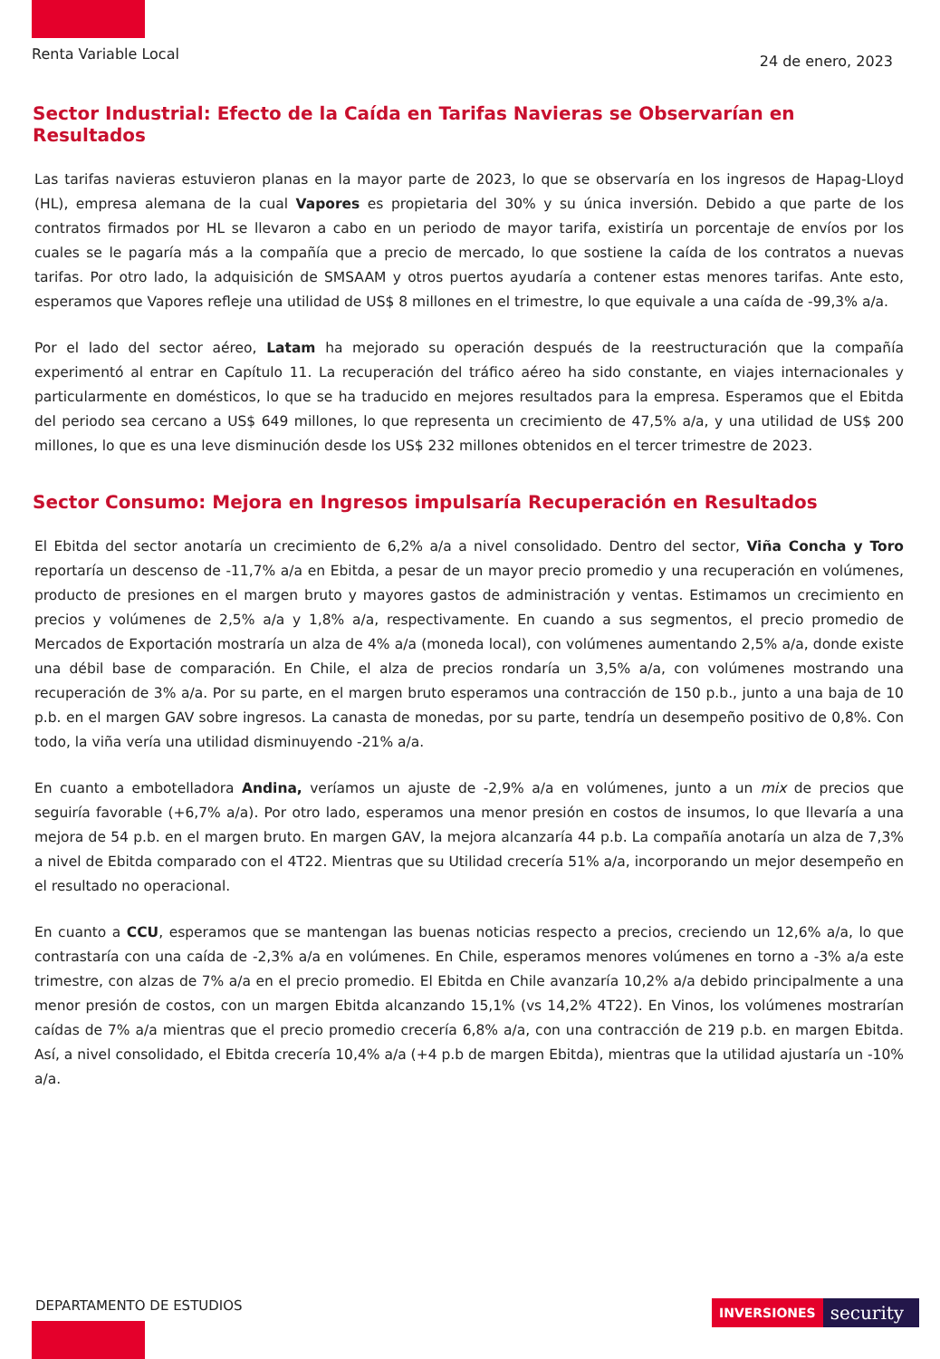Renta Variable Local
24 de enero, 2023
Sector Industrial: Efecto de la Caída en Tarifas Navieras se Observarían en Resultados
Las tarifas navieras estuvieron planas en la mayor parte de 2023, lo que se observaría en los ingresos de Hapag-Lloyd (HL), empresa alemana de la cual Vapores es propietaria del 30% y su única inversión. Debido a que parte de los contratos firmados por HL se llevaron a cabo en un periodo de mayor tarifa, existiría un porcentaje de envíos por los cuales se le pagaría más a la compañía que a precio de mercado, lo que sostiene la caída de los contratos a nuevas tarifas. Por otro lado, la adquisición de SMSAAM y otros puertos ayudaría a contener estas menores tarifas. Ante esto, esperamos que Vapores refleje una utilidad de US$ 8 millones en el trimestre, lo que equivale a una caída de -99,3% a/a.
Por el lado del sector aéreo, Latam ha mejorado su operación después de la reestructuración que la compañía experimentó al entrar en Capítulo 11. La recuperación del tráfico aéreo ha sido constante, en viajes internacionales y particularmente en domésticos, lo que se ha traducido en mejores resultados para la empresa. Esperamos que el Ebitda del periodo sea cercano a US$ 649 millones, lo que representa un crecimiento de 47,5% a/a, y una utilidad de US$ 200 millones, lo que es una leve disminución desde los US$ 232 millones obtenidos en el tercer trimestre de 2023.
Sector Consumo: Mejora en Ingresos impulsaría Recuperación en Resultados
El Ebitda del sector anotaría un crecimiento de 6,2% a/a a nivel consolidado. Dentro del sector, Viña Concha y Toro reportaría un descenso de -11,7% a/a en Ebitda, a pesar de un mayor precio promedio y una recuperación en volúmenes, producto de presiones en el margen bruto y mayores gastos de administración y ventas. Estimamos un crecimiento en precios y volúmenes de 2,5% a/a y 1,8% a/a, respectivamente. En cuando a sus segmentos, el precio promedio de Mercados de Exportación mostraría un alza de 4% a/a (moneda local), con volúmenes aumentando 2,5% a/a, donde existe una débil base de comparación. En Chile, el alza de precios rondaría un 3,5% a/a, con volúmenes mostrando una recuperación de 3% a/a. Por su parte, en el margen bruto esperamos una contracción de 150 p.b., junto a una baja de 10 p.b. en el margen GAV sobre ingresos. La canasta de monedas, por su parte, tendría un desempeño positivo de 0,8%. Con todo, la viña vería una utilidad disminuyendo -21% a/a.
En cuanto a embotelladora Andina, veríamos un ajuste de -2,9% a/a en volúmenes, junto a un mix de precios que seguiría favorable (+6,7% a/a). Por otro lado, esperamos una menor presión en costos de insumos, lo que llevaría a una mejora de 54 p.b. en el margen bruto. En margen GAV, la mejora alcanzaría 44 p.b. La compañía anotaría un alza de 7,3% a nivel de Ebitda comparado con el 4T22. Mientras que su Utilidad crecería 51% a/a, incorporando un mejor desempeño en el resultado no operacional.
En cuanto a CCU, esperamos que se mantengan las buenas noticias respecto a precios, creciendo un 12,6% a/a, lo que contrastaría con una caída de -2,3% a/a en volúmenes. En Chile, esperamos menores volúmenes en torno a -3% a/a este trimestre, con alzas de 7% a/a en el precio promedio. El Ebitda en Chile avanzaría 10,2% a/a debido principalmente a una menor presión de costos, con un margen Ebitda alcanzando 15,1% (vs 14,2% 4T22). En Vinos, los volúmenes mostrarían caídas de 7% a/a mientras que el precio promedio crecería 6,8% a/a, con una contracción de 219 p.b. en margen Ebitda. Así, a nivel consolidado, el Ebitda crecería 10,4% a/a (+4 p.b de margen Ebitda), mientras que la utilidad ajustaría un -10% a/a.
DEPARTAMENTO DE ESTUDIOS INVERSIONES security